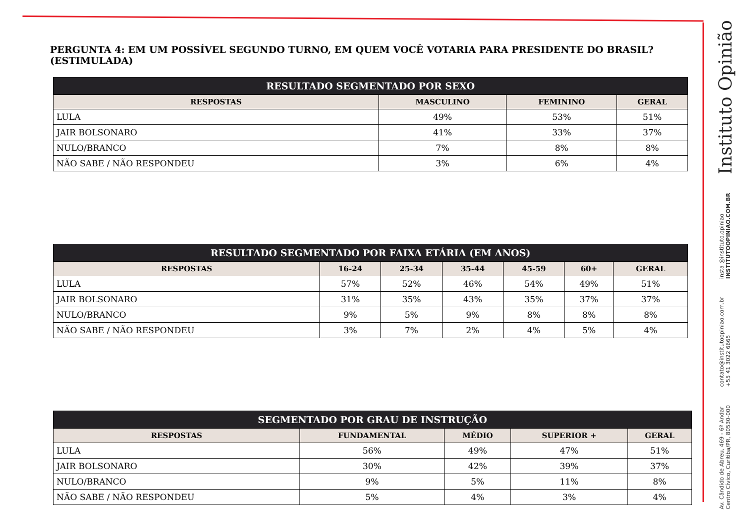PERGUNTA 4: EM UM POSSÍVEL SEGUNDO TURNO, EM QUEM VOCÊ VOTARIA PARA PRESIDENTE DO BRASIL? (ESTIMULADA)
| RESULTADO SEGMENTADO POR SEXO | | | |
| --- | --- | --- | --- |
| RESPOSTAS | MASCULINO | FEMININO | GERAL |
| LULA | 49% | 53% | 51% |
| JAIR BOLSONARO | 41% | 33% | 37% |
| NULO/BRANCO | 7% | 8% | 8% |
| NÃO SABE / NÃO RESPONDEU | 3% | 6% | 4% |
| RESULTADO SEGMENTADO POR FAIXA ETÁRIA (EM ANOS) | | | | | | |
| --- | --- | --- | --- | --- | --- | --- |
| RESPOSTAS | 16-24 | 25-34 | 35-44 | 45-59 | 60+ | GERAL |
| LULA | 57% | 52% | 46% | 54% | 49% | 51% |
| JAIR BOLSONARO | 31% | 35% | 43% | 35% | 37% | 37% |
| NULO/BRANCO | 9% | 5% | 9% | 8% | 8% | 8% |
| NÃO SABE / NÃO RESPONDEU | 3% | 7% | 2% | 4% | 5% | 4% |
| SEGMENTADO POR GRAU DE INSTRUÇÃO | | | | |
| --- | --- | --- | --- | --- |
| RESPOSTAS | FUNDAMENTAL | MÉDIO | SUPERIOR + | GERAL |
| LULA | 56% | 49% | 47% | 51% |
| JAIR BOLSONARO | 30% | 42% | 39% | 37% |
| NULO/BRANCO | 9% | 5% | 11% | 8% |
| NÃO SABE / NÃO RESPONDEU | 5% | 4% | 3% | 4% |
Instituto Opinião
insta @instituto.opiniao
INSTITUTOOPINIAO.COM.BR
contato@institutoopiniao.com.br
+55 41 3022 6665
Av. Cândido de Abreu, 469 - 6º Andar
Centro Cívico, Curitiba/PR, 80530-000